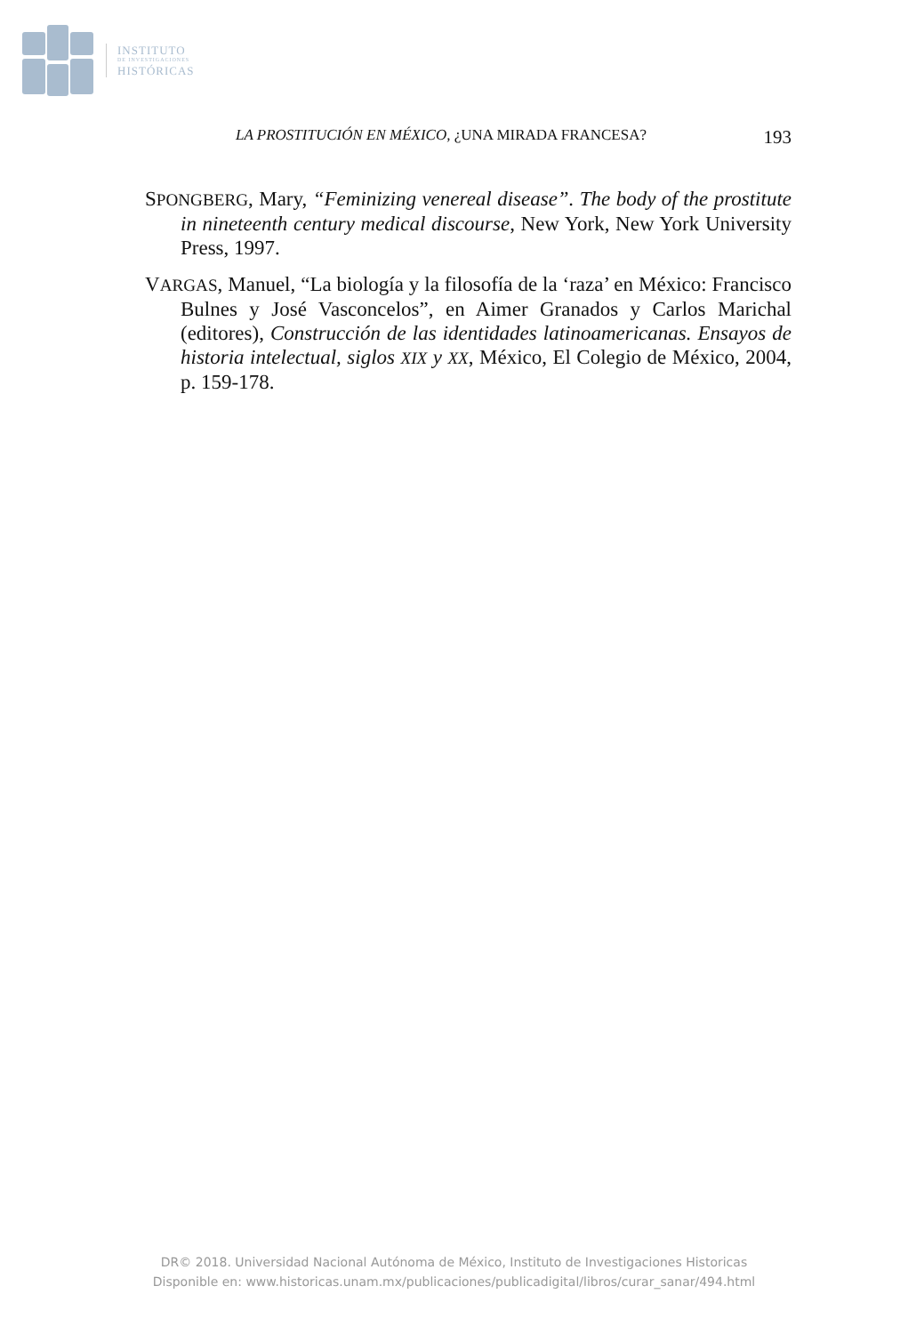INSTITUTO
DE INVESTIGACIONES
HISTÓRICAS
LA PROSTITUCIÓN EN MÉXICO, ¿UNA MIRADA FRANCESA? 193
SPONGBERG, Mary, “Feminizing venereal disease”. The body of the prostitute in nineteenth century medical discourse, New York, New York University Press, 1997.
VARGAS, Manuel, “La biología y la filosofía de la ‘raza’ en México: Francisco Bulnes y José Vasconcelos”, en Aimer Granados y Carlos Marichal (editores), Construcción de las identidades latinoamericanas. Ensayos de historia intelectual, siglos XIX y XX, México, El Colegio de México, 2004, p. 159-178.
DR© 2018. Universidad Nacional Autónoma de México, Instituto de Investigaciones Historicas
Disponible en: www.historicas.unam.mx/publicaciones/publicadigital/libros/curar_sanar/494.html